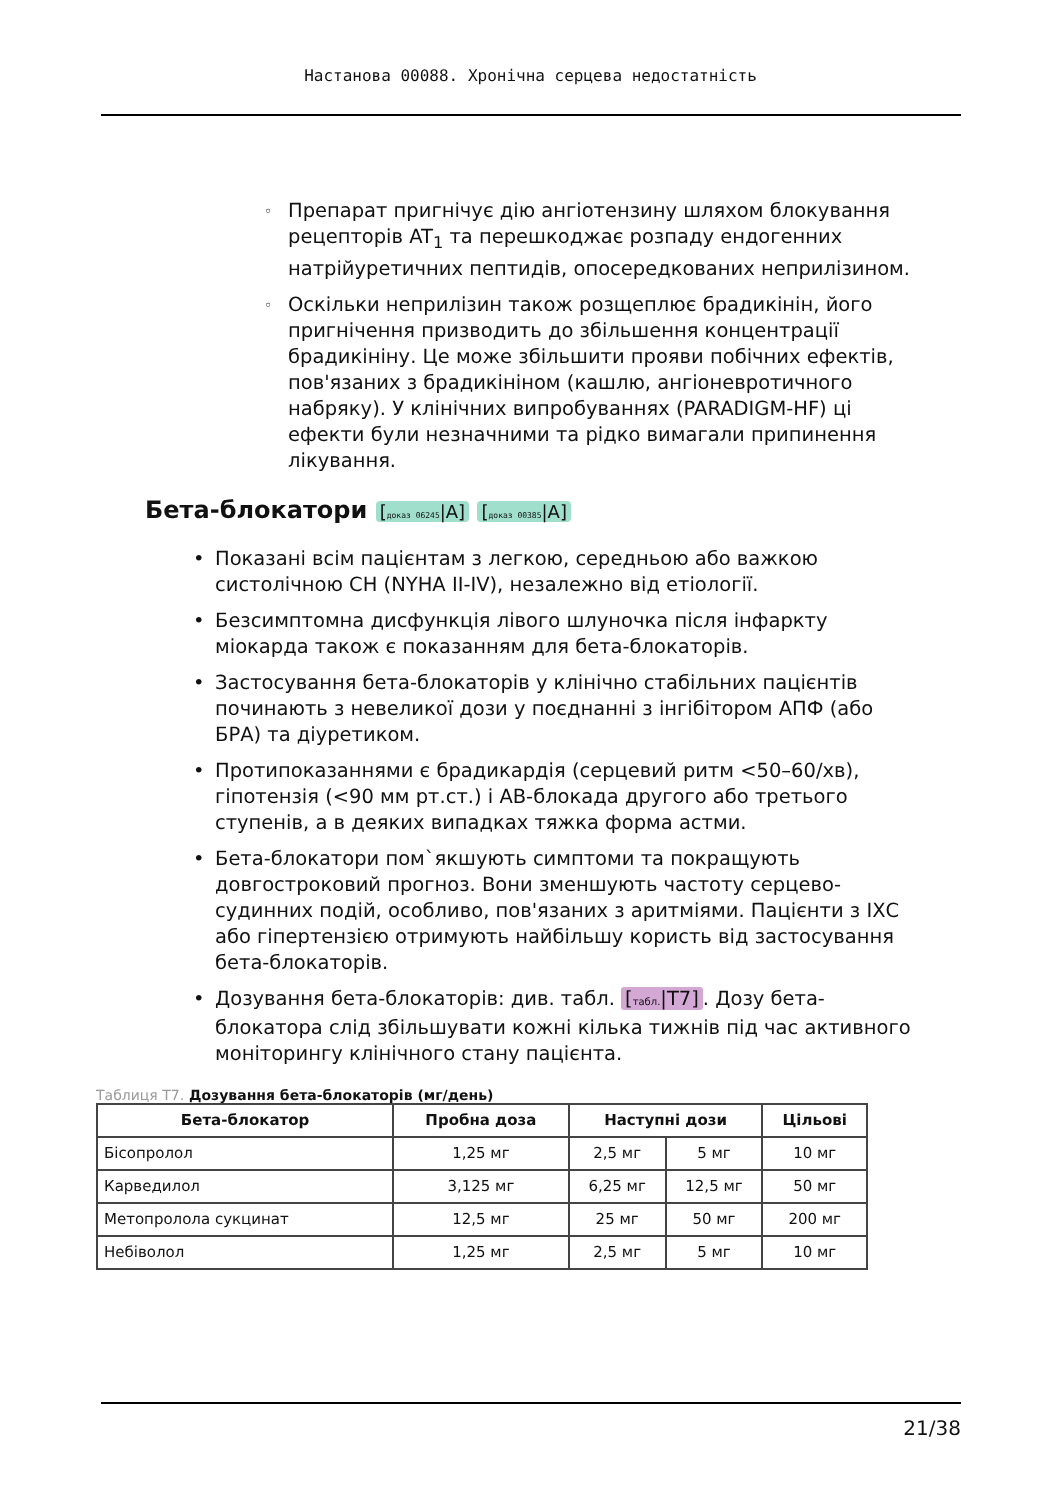Настанова 00088. Хронічна серцева недостатність
Препарат пригнічує дію ангіотензину шляхом блокування рецепторів AT<sub>1</sub> та перешкоджає розпаду ендогенних натрійуретичних пептидів, опосередкованих неприлізином.
Оскільки неприлізин також розщеплює брадикінін, його пригнічення призводить до збільшення концентрації брадикініну. Це може збільшити прояви побічних ефектів, пов'язаних з брадикініном (кашлю, ангіоневротичного набряку). У клінічних випробуваннях (PARADIGM-HF) ці ефекти були незначними та рідко вимагали припинення лікування.
Бета-блокатори [доказ 06245|A] [доказ 00385|A]
Показані всім пацієнтам з легкою, середньою або важкою систолічною СН (NYHA II-IV), незалежно від етіології.
Безсимптомна дисфункція лівого шлуночка після інфаркту міокарда також є показанням для бета-блокаторів.
Застосування бета-блокаторів у клінічно стабільних пацієнтів починають з невеликої дози у поєднанні з інгібітором АПФ (або БРА) та діуретиком.
Протипоказаннями є брадикардія (серцевий ритм <50–60/хв), гіпотензія (<90 мм рт.ст.) і АВ-блокада другого або третього ступенів, а в деяких випадках тяжка форма астми.
Бета-блокатори пом`якшують симптоми та покращують довгостроковий прогноз. Вони зменшують частоту серцево-судинних подій, особливо, пов'язаних з аритміями. Пацієнти з ІХС або гіпертензією отримують найбільшу користь від застосування бета-блокаторів.
Дозування бета-блокаторів: див. табл. [табл.|T7]. Дозу бета-блокатора слід збільшувати кожні кілька тижнів під час активного моніторингу клінічного стану пацієнта.
Таблиця T7. Дозування бета-блокаторів (мг/день)
| Бета-блокатор | Пробна доза | Наступні дози | | Цільові |
| --- | --- | --- | --- | --- |
| Бісопролол | 1,25 мг | 2,5 мг | 5 мг | 10 мг |
| Карведилол | 3,125 мг | 6,25 мг | 12,5 мг | 50 мг |
| Метопролола сукцинат | 12,5 мг | 25 мг | 50 мг | 200 мг |
| Небіволол | 1,25 мг | 2,5 мг | 5 мг | 10 мг |
21/38